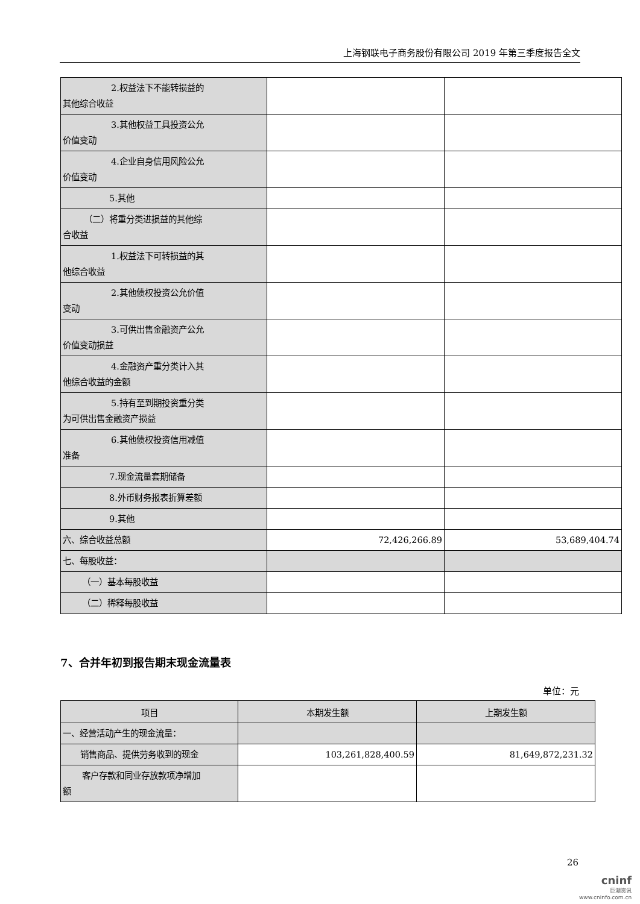上海钢联电子商务股份有限公司 2019 年第三季度报告全文
| 2.权益法下不能转损益的 其他综合收益 | | |
| 3.其他权益工具投资公允 价值变动 | | |
| 4.企业自身信用风险公允 价值变动 | | |
| 5.其他 | | |
| （二）将重分类进损益的其他综 合收益 | | |
| 1.权益法下可转损益的其 他综合收益 | | |
| 2.其他债权投资公允价值 变动 | | |
| 3.可供出售金融资产公允 价值变动损益 | | |
| 4.金融资产重分类计入其 他综合收益的金额 | | |
| 5.持有至到期投资重分类 为可供出售金融资产损益 | | |
| 6.其他债权投资信用减值 准备 | | |
| 7.现金流量套期储备 | | |
| 8.外币财务报表折算差额 | | |
| 9.其他 | | |
| 六、综合收益总额 | 72,426,266.89 | 53,689,404.74 |
| 七、每股收益： | | |
| （一）基本每股收益 | | |
| （二）稀释每股收益 | | |
7、合并年初到报告期末现金流量表
单位：元
| 项目 | 本期发生额 | 上期发生额 |
| --- | --- | --- |
| 一、经营活动产生的现金流量： | | |
| 销售商品、提供劳务收到的现金 | 103,261,828,400.59 | 81,649,872,231.32 |
| 客户存款和同业存放款项净增加 额 | | |
26
cninf
巨潮资讯
www.cninfo.com.cn